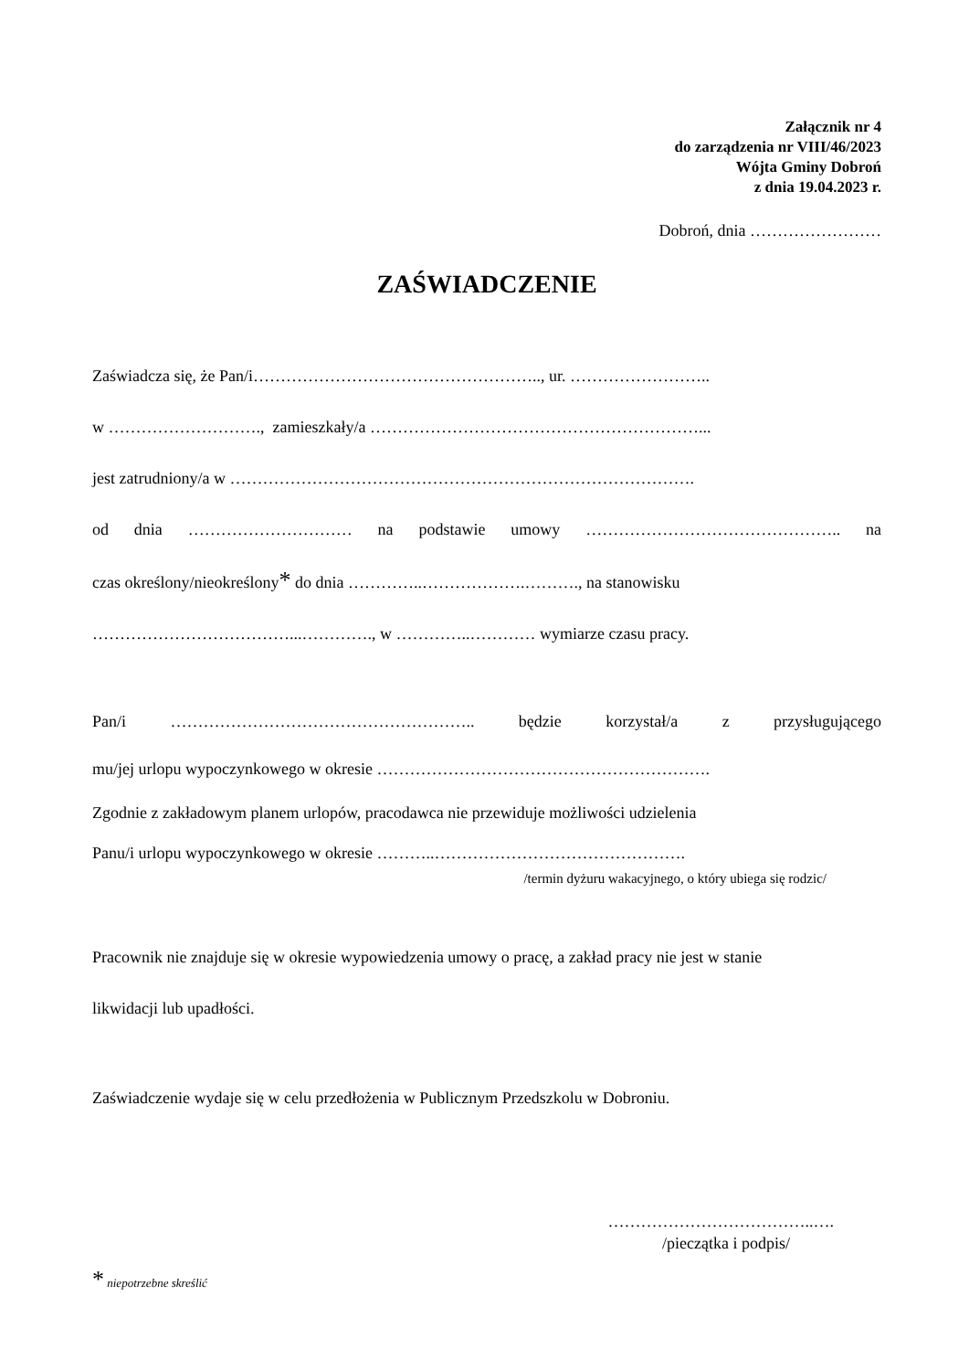Załącznik nr 4
do zarządzenia nr VIII/46/2023
Wójta Gminy Dobroń
z dnia 19.04.2023 r.
Dobroń, dnia ……………………
ZAŚWIADCZENIE
Zaświadcza się, że Pan/i…………………………………………….., ur. ……………………..
w ………………………., zamieszkały/a ……………………………………………………...
jest zatrudniony/a w ………………………………………………………………………….
od dnia ………………………… na podstawie umowy ……………………………………….. na
czas określony/nieokreślony* do dnia …………..……………….………., na stanowisku
………………………………...…………., w …………..………… wymiarze czasu pracy.
Pan/i ……………………………………………….. będzie korzystał/a z przysługującego
mu/jej urlopu wypoczynkowego w okresie …………………………………………………….
Zgodnie z zakładowym planem urlopów, pracodawca nie przewiduje możliwości udzielenia
Panu/i urlopu wypoczynkowego w okresie ………..……………………………………….
/termin dyżuru wakacyjnego, o który ubiega się rodzic/
Pracownik nie znajduje się w okresie wypowiedzenia umowy o pracę, a zakład pracy nie jest w stanie
likwidacji lub upadłości.
Zaświadczenie wydaje się w celu przedłożenia w Publicznym Przedszkolu w Dobroniu.
………………………………..….
/pieczątka i podpis/
* niepotrzebne skreślić